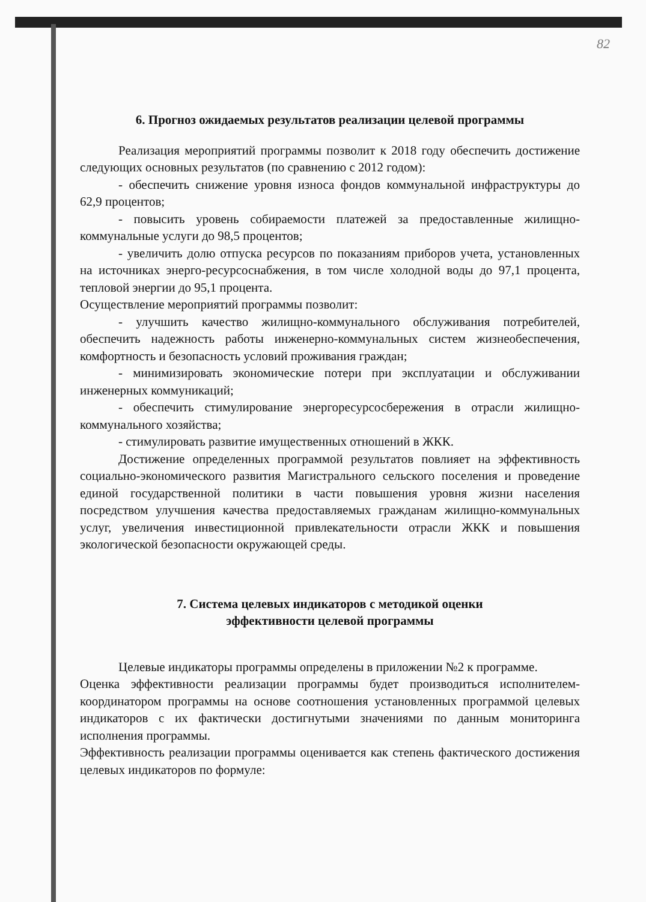82
6. Прогноз ожидаемых результатов реализации целевой программы
Реализация мероприятий программы позволит к 2018 году обеспечить достижение следующих основных результатов (по сравнению с 2012 годом):
- обеспечить снижение уровня износа фондов коммунальной инфраструктуры до 62,9 процентов;
- повысить уровень собираемости платежей за предоставленные жилищно-коммунальные услуги до 98,5 процентов;
- увеличить долю отпуска ресурсов по показаниям приборов учета, установленных на источниках энерго-ресурсоснабжения, в том числе холодной воды до 97,1 процента, тепловой энергии до 95,1 процента.
Осуществление мероприятий программы позволит:
- улучшить качество жилищно-коммунального обслуживания потребителей, обеспечить надежность работы инженерно-коммунальных систем жизнеобеспечения, комфортность и безопасность условий проживания граждан;
- минимизировать экономические потери при эксплуатации и обслуживании инженерных коммуникаций;
- обеспечить стимулирование энергоресурсосбережения в отрасли жилищно-коммунального хозяйства;
- стимулировать развитие имущественных отношений в ЖКК.
Достижение определенных программой результатов повлияет на эффективность социально-экономического развития Магистрального сельского поселения и проведение единой государственной политики в части повышения уровня жизни населения посредством улучшения качества предоставляемых гражданам жилищно-коммунальных услуг, увеличения инвестиционной привлекательности отрасли ЖКК и повышения экологической безопасности окружающей среды.
7. Система целевых индикаторов с методикой оценки
эффективности целевой программы
Целевые индикаторы программы определены в приложении №2 к программе.
Оценка эффективности реализации программы будет производиться исполнителем-координатором программы на основе соотношения установленных программой целевых индикаторов с их фактически достигнутыми значениями по данным мониторинга исполнения программы.
Эффективность реализации программы оценивается как степень фактического достижения целевых индикаторов по формуле: